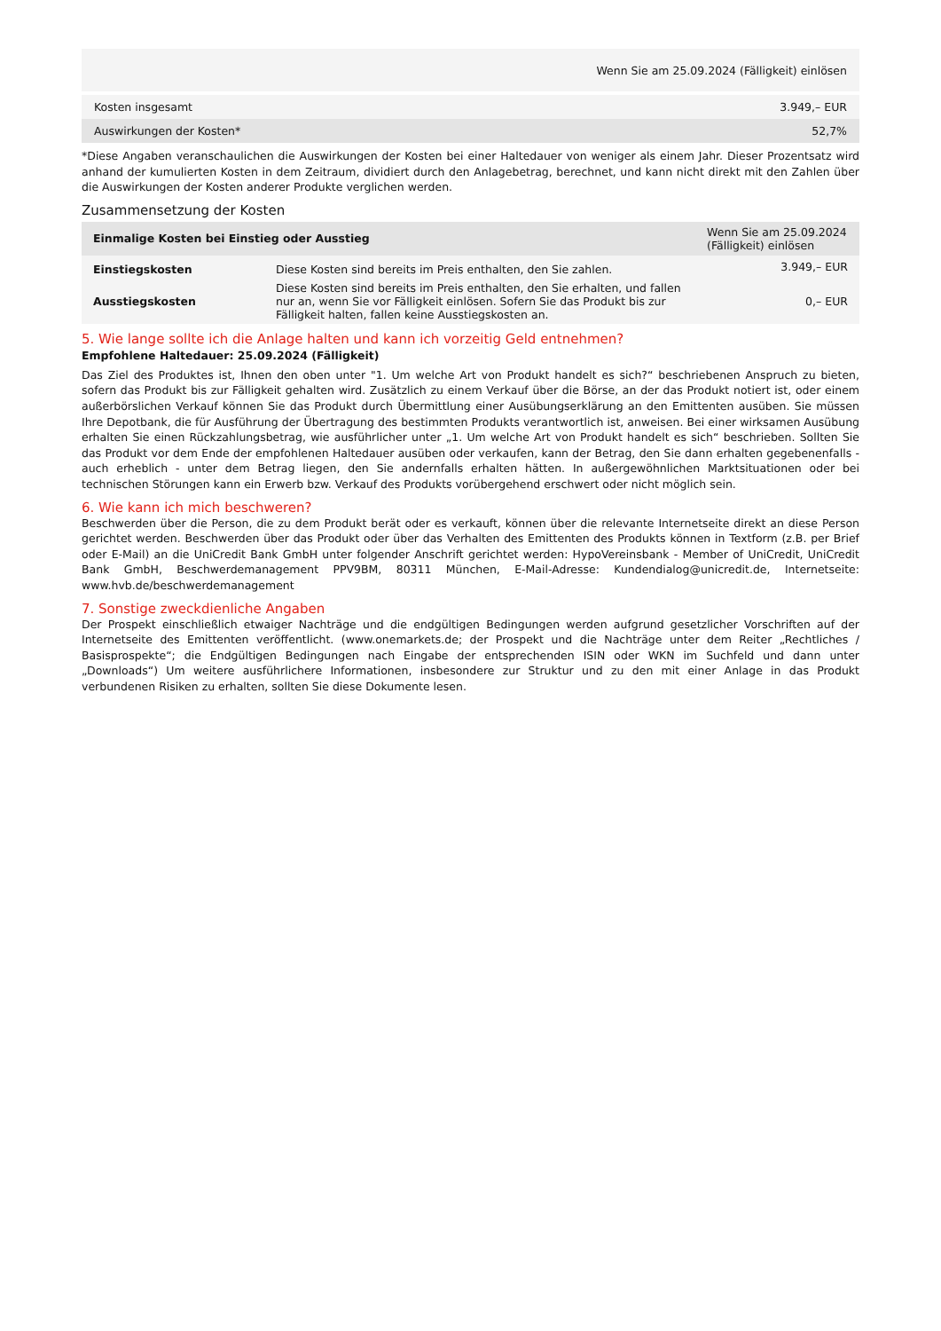| Wenn Sie am 25.09.2024 (Fälligkeit) einlösen | |
| --- | --- |
| Kosten insgesamt | 3.949,– EUR |
| Auswirkungen der Kosten* | 52,7% |
*Diese Angaben veranschaulichen die Auswirkungen der Kosten bei einer Haltedauer von weniger als einem Jahr. Dieser Prozentsatz wird anhand der kumulierten Kosten in dem Zeitraum, dividiert durch den Anlagebetrag, berechnet, und kann nicht direkt mit den Zahlen über die Auswirkungen der Kosten anderer Produkte verglichen werden.
Zusammensetzung der Kosten
| Einmalige Kosten bei Einstieg oder Ausstieg | | Wenn Sie am 25.09.2024 (Fälligkeit) einlösen |
| --- | --- | --- |
| Einstiegskosten | Diese Kosten sind bereits im Preis enthalten, den Sie zahlen. | 3.949,– EUR |
| Ausstiegskosten | Diese Kosten sind bereits im Preis enthalten, den Sie erhalten, und fallen nur an, wenn Sie vor Fälligkeit einlösen. Sofern Sie das Produkt bis zur Fälligkeit halten, fallen keine Ausstiegskosten an. | 0,– EUR |
5. Wie lange sollte ich die Anlage halten und kann ich vorzeitig Geld entnehmen?
Empfohlene Haltedauer: 25.09.2024 (Fälligkeit)
Das Ziel des Produktes ist, Ihnen den oben unter "1. Um welche Art von Produkt handelt es sich?“ beschriebenen Anspruch zu bieten, sofern das Produkt bis zur Fälligkeit gehalten wird. Zusätzlich zu einem Verkauf über die Börse, an der das Produkt notiert ist, oder einem außerbörslichen Verkauf können Sie das Produkt durch Übermittlung einer Ausübungserklärung an den Emittenten ausüben. Sie müssen Ihre Depotbank, die für Ausführung der Übertragung des bestimmten Produkts verantwortlich ist, anweisen. Bei einer wirksamen Ausübung erhalten Sie einen Rückzahlungsbetrag, wie ausführlicher unter „1. Um welche Art von Produkt handelt es sich“ beschrieben. Sollten Sie das Produkt vor dem Ende der empfohlenen Haltedauer ausüben oder verkaufen, kann der Betrag, den Sie dann erhalten gegebenenfalls - auch erheblich - unter dem Betrag liegen, den Sie andernfalls erhalten hätten. In außergewöhnlichen Marktsituationen oder bei technischen Störungen kann ein Erwerb bzw. Verkauf des Produkts vorübergehend erschwert oder nicht möglich sein.
6. Wie kann ich mich beschweren?
Beschwerden über die Person, die zu dem Produkt berät oder es verkauft, können über die relevante Internetseite direkt an diese Person gerichtet werden. Beschwerden über das Produkt oder über das Verhalten des Emittenten des Produkts können in Textform (z.B. per Brief oder E-Mail) an die UniCredit Bank GmbH unter folgender Anschrift gerichtet werden: HypoVereinsbank - Member of UniCredit, UniCredit Bank GmbH, Beschwerdemanagement PPV9BM, 80311 München, E-Mail-Adresse: Kundendialog@unicredit.de, Internetseite: www.hvb.de/beschwerdemanagement
7. Sonstige zweckdienliche Angaben
Der Prospekt einschließlich etwaiger Nachträge und die endgültigen Bedingungen werden aufgrund gesetzlicher Vorschriften auf der Internetseite des Emittenten veröffentlicht. (www.onemarkets.de; der Prospekt und die Nachträge unter dem Reiter „Rechtliches / Basisprospekte“; die Endgültigen Bedingungen nach Eingabe der entsprechenden ISIN oder WKN im Suchfeld und dann unter „Downloads“) Um weitere ausführlichere Informationen, insbesondere zur Struktur und zu den mit einer Anlage in das Produkt verbundenen Risiken zu erhalten, sollten Sie diese Dokumente lesen.